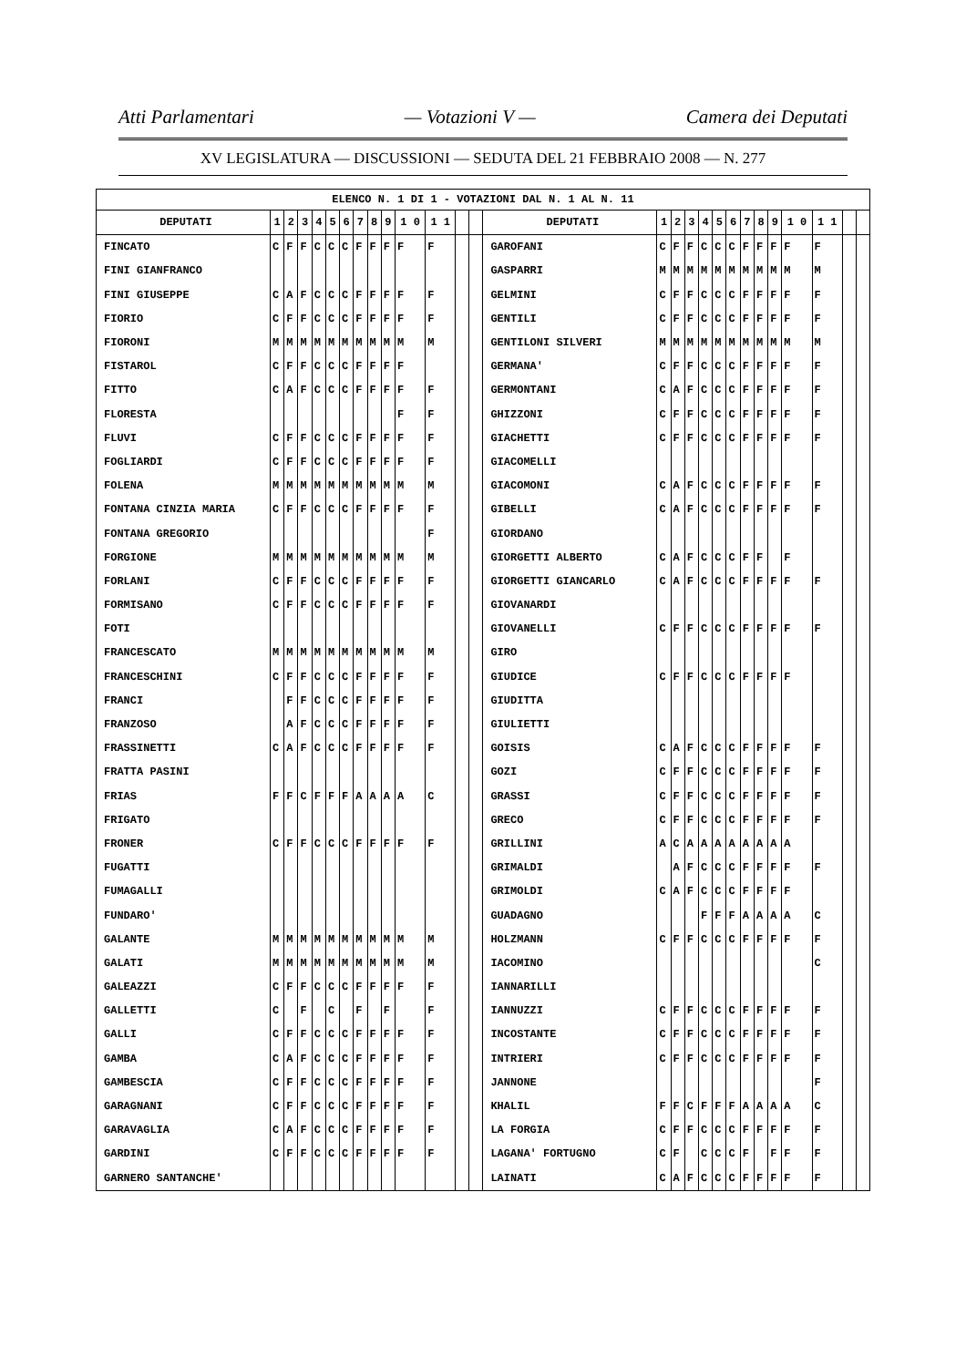Atti Parlamentari — Votazioni V — Camera dei Deputati
XV LEGISLATURA — DISCUSSIONI — SEDUTA DEL 21 FEBBRAIO 2008 — N. 277
| ELENCO N. 1 DI 1 - VOTAZIONI DAL N. 1 AL N. 11 | | | | | | | | | | | | | | | | | | | | | | | | | | | |
| --- | --- | --- | --- | --- | --- | --- | --- | --- | --- | --- | --- | --- | --- | --- | --- | --- | --- | --- | --- | --- | --- | --- | --- | --- | --- | --- | --- |
| DEPUTATI | 1 | 2 | 3 | 4 | 5 | 6 | 7 | 8 | 9 | 1 0 | 1 1 | | | DEPUTATI | 1 | 2 | 3 | 4 | 5 | 6 | 7 | 8 | 9 | 1 0 | 1 1 | | |
| FINCATO | C | F | F | C | C | C | F | F | F | F | F | | | GAROFANI | C | F | F | C | C | C | F | F | F | F | F | | |
| FINI GIANFRANCO | | | | | | | | | | | | | | GASPARRI | M | M | M | M | M | M | M | M | M | M | M | | |
| FINI GIUSEPPE | C | A | F | C | C | C | F | F | F | F | F | | | GELMINI | C | F | F | C | C | C | F | F | F | F | F | | |
| FIORIO | C | F | F | C | C | C | F | F | F | F | F | | | GENTILI | C | F | F | C | C | C | F | F | F | F | F | | |
| FIORONI | M | M | M | M | M | M | M | M | M | M | M | | | GENTILONI SILVERI | M | M | M | M | M | M | M | M | M | M | M | | |
| FISTAROL | C | F | F | C | C | C | F | F | F | F | | | | GERMANA' | C | F | F | C | C | C | F | F | F | F | F | | |
| FITTO | C | A | F | C | C | C | F | F | F | F | F | | | GERMONTANI | C | A | F | C | C | C | F | F | F | F | F | | |
| FLORESTA | | | | | | | | | | F | F | | | GHIZZONI | C | F | F | C | C | C | F | F | F | F | F | | |
| FLUVI | C | F | F | C | C | C | F | F | F | F | F | | | GIACHETTI | C | F | F | C | C | C | F | F | F | F | F | | |
| FOGLIARDI | C | F | F | C | C | C | F | F | F | F | F | | | GIACOMELLI | | | | | | | | | | | | | |
| FOLENA | M | M | M | M | M | M | M | M | M | M | M | | | GIACOMONI | C | A | F | C | C | C | F | F | F | F | F | | |
| FONTANA CINZIA MARIA | C | F | F | C | C | C | F | F | F | F | F | | | GIBELLI | C | A | F | C | C | C | F | F | F | F | F | | |
| FONTANA GREGORIO | | | | | | | | | | | F | | | GIORDANO | | | | | | | | | | | | | |
| FORGIONE | M | M | M | M | M | M | M | M | M | M | M | | | GIORGETTI ALBERTO | C | A | F | C | C | C | F | F | | F | | | |
| FORLANI | C | F | F | C | C | C | F | F | F | F | F | | | GIORGETTI GIANCARLO | C | A | F | C | C | C | F | F | F | F | F | | |
| FORMISANO | C | F | F | C | C | C | F | F | F | F | F | | | GIOVANARDI | | | | | | | | | | | | | |
| FOTI | | | | | | | | | | | | | | GIOVANELLI | C | F | F | C | C | C | F | F | F | F | F | | |
| FRANCESCATO | M | M | M | M | M | M | M | M | M | M | M | | | GIRO | | | | | | | | | | | | | |
| FRANCESCHINI | C | F | F | C | C | C | F | F | F | F | F | | | GIUDICE | C | F | F | C | C | C | F | F | F | F | | | |
| FRANCI | | F | F | C | C | C | F | F | F | F | F | | | GIUDITTA | | | | | | | | | | | | | |
| FRANZOSO | | A | F | C | C | C | F | F | F | F | F | | | GIULIETTI | | | | | | | | | | | | | |
| FRASSINETTI | C | A | F | C | C | C | F | F | F | F | F | | | GOISIS | C | A | F | C | C | C | F | F | F | F | F | | |
| FRATTA PASINI | | | | | | | | | | | | | | GOZI | C | F | F | C | C | C | F | F | F | F | F | | |
| FRIAS | F | F | C | F | F | F | A | A | A | A | C | | | GRASSI | C | F | F | C | C | C | F | F | F | F | F | | |
| FRIGATO | | | | | | | | | | | | | | GRECO | C | F | F | C | C | C | F | F | F | F | F | | |
| FRONER | C | F | F | C | C | C | F | F | F | F | F | | | GRILLINI | A | C | A | A | A | A | A | A | A | A | | | |
| FUGATTI | | | | | | | | | | | | | | GRIMALDI | | A | F | C | C | C | F | F | F | F | F | | |
| FUMAGALLI | | | | | | | | | | | | | | GRIMOLDI | C | A | F | C | C | C | F | F | F | F | | | |
| FUNDARO' | | | | | | | | | | | | | | GUADAGNO | | | | F | F | F | A | A | A | A | C | | |
| GALANTE | M | M | M | M | M | M | M | M | M | M | M | | | HOLZMANN | C | F | F | C | C | C | F | F | F | F | F | | |
| GALATI | M | M | M | M | M | M | M | M | M | M | M | | | IACOMINO | | | | | | | | | | | C | | |
| GALEAZZI | C | F | F | C | C | C | F | F | F | F | F | | | IANNARILLI | | | | | | | | | | | | | |
| GALLETTI | C | | F | | C | | F | | F | | F | | | IANNUZZI | C | F | F | C | C | C | F | F | F | F | F | | |
| GALLI | C | F | F | C | C | C | F | F | F | F | F | | | INCOSTANTE | C | F | F | C | C | C | F | F | F | F | F | | |
| GAMBA | C | A | F | C | C | C | F | F | F | F | F | | | INTRIERI | C | F | F | C | C | C | F | F | F | F | F | | |
| GAMBESCIA | C | F | F | C | C | C | F | F | F | F | F | | | JANNONE | | | | | | | | | | | F | | |
| GARAGNANI | C | F | F | C | C | C | F | F | F | F | F | | | KHALIL | F | F | C | F | F | F | A | A | A | A | C | | |
| GARAVAGLIA | C | A | F | C | C | C | F | F | F | F | F | | | LA FORGIA | C | F | F | C | C | C | F | F | F | F | F | | |
| GARDINI | C | F | F | C | C | C | F | F | F | F | F | | | LAGANA' FORTUGNO | C | F | | C | C | C | F | | F | F | F | | |
| GARNERO SANTANCHE' | | | | | | | | | | | | | | LAINATI | C | A | F | C | C | C | F | F | F | F | F | | |